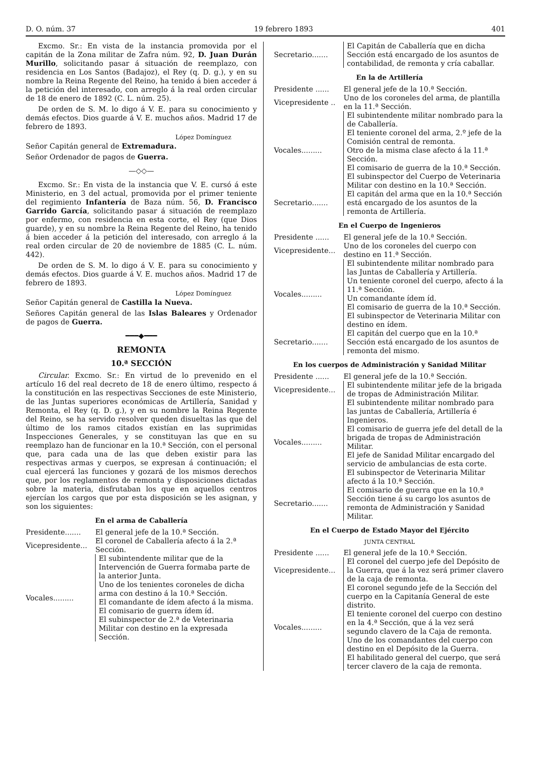D. O. núm. 37 19 febrero 1893 401
Excmo. Sr.: En vista de la instancia promovida por el capitán de la Zona militar de Zafra núm. 92, D. Juan Durán Murillo, solicitando pasar á situación de reemplazo, con residencia en Los Santos (Badajoz), el Rey (q. D. g.), y en su nombre la Reina Regente del Reino, ha tenido á bien acceder á la petición del interesado, con arreglo á la real orden circular de 18 de enero de 1892 (C. L. núm. 25).
De orden de S. M. lo digo á V. E. para su conocimiento y demás efectos. Dios guarde á V. E. muchos años. Madrid 17 de febrero de 1893.
López Domínguez
Señor Capitán general de Extremadura.
Señor Ordenador de pagos de Guerra.
—◇◇—
Excmo. Sr.: En vista de la instancia que V. E. cursó á este Ministerio, en 3 del actual, promovida por el primer teniente del regimiento Infantería de Baza núm. 56, D. Francisco Garrido García, solicitando pasar á situación de reemplazo por enfermo, con residencia en esta corte, el Rey (que Dios guarde), y en su nombre la Reina Regente del Reino, ha tenido á bien acceder á la petición del interesado, con arreglo á la real orden circular de 20 de noviembre de 1885 (C. L. núm. 442).
De orden de S. M. lo digo á V. E. para su conocimiento y demás efectos. Dios guarde á V. E. muchos años. Madrid 17 de febrero de 1893.
López Domínguez
Señor Capitán general de Castilla la Nueva.
Señores Capitán general de las Islas Baleares y Ordenador de pagos de Guerra.
━━━◆━━━
REMONTA
10.ª SECCIÓN
Circular. Excmo. Sr.: En virtud de lo prevenido en el artículo 16 del real decreto de 18 de enero último, respecto á la constitución en las respectivas Secciones de este Ministerio, de las Juntas superiores económicas de Artillería, Sanidad y Remonta, el Rey (q. D. g.), y en su nombre la Reina Regente del Reino, se ha servido resolver queden disueltas las que del último de los ramos citados existían en las suprimidas Inspecciones Generales, y se constituyan las que en su reemplazo han de funcionar en la 10.ª Sección, con el personal que, para cada una de las que deben existir para las respectivas armas y cuerpos, se expresan á continuación; el cual ejercerá las funciones y gozará de los mismos derechos que, por los reglamentos de remonta y disposiciones dictadas sobre la materia, disfrutaban los que en aquellos centros ejercían los cargos que por esta disposición se les asignan, y son los siguientes:
En el arma de Caballería
| Presidente....... | El general jefe de la 10.ª Sección. |
| Vicepresidente... | El coronel de Caballería afecto á la 2.ª Sección. |
| Vocales......... | El subintendente militar que de la Intervención de Guerra formaba parte de la anterior Junta. Uno de los tenientes coroneles de dicha arma con destino á la 10.ª Sección. El comandante de ídem afecto á la misma. El comisario de guerra ídem íd. El subinspector de 2.ª de Veterinaria Militar con destino en la expresada Sección. |
| Secretario....... | El Capitán de Caballería que en dicha Sección está encargado de los asuntos de contabilidad, de remonta y cría caballar. |
En la de Artillería
| Presidente ...... | El general jefe de la 10.ª Sección. |
| Vicepresidente .. | Uno de los coroneles del arma, de plantilla en la 11.ª Sección. |
| Vocales......... | El subintendente militar nombrado para la de Caballería. El teniente coronel del arma, 2.º jefe de la Comisión central de remonta. Otro de la misma clase afecto á la 11.ª Sección. El comisario de guerra de la 10.ª Sección. El subinspector del Cuerpo de Veterinaria Militar con destino en la 10.ª Sección. |
| Secretario....... | El capitán del arma que en la 10.ª Sección está encargado de los asuntos de la remonta de Artillería. |
En el Cuerpo de Ingenieros
| Presidente ...... | El general jefe de la 10.ª Sección. |
| Vicepresidente... | Uno de los coroneles del cuerpo con destino en 11.ª Sección. |
| Vocales......... | El subintendente militar nombrado para las Juntas de Caballería y Artillería. Un teniente coronel del cuerpo, afecto á la 11.ª Sección. Un comandante ídem íd. El comisario de guerra de la 10.ª Sección. El subinspector de Veterinaria Militar con destino en ídem. |
| Secretario....... | El capitán del cuerpo que en la 10.ª Sección está encargado de los asuntos de remonta del mismo. |
En los cuerpos de Administración y Sanidad Militar
| Presidente ...... | El general jefe de la 10.ª Sección. |
| Vicepresidente... | El subintendente militar jefe de la brigada de tropas de Administración Militar. |
| Vocales......... | El subintendente militar nombrado para las juntas de Caballería, Artillería é Ingenieros. El comisario de guerra jefe del detall de la brigada de tropas de Administración Militar. El jefe de Sanidad Militar encargado del servicio de ambulancias de esta corte. El subinspector de Veterinaria Militar afecto á la 10.ª Sección. |
| Secretario....... | El comisario de guerra que en la 10.ª Sección tiene á su cargo los asuntos de remonta de Administración y Sanidad Militar. |
En el Cuerpo de Estado Mayor del Ejército
JUNTA CENTRAL
| Presidente ...... | El general jefe de la 10.ª Sección. |
| Vicepresidente... | El coronel del cuerpo jefe del Depósito de la Guerra, que á la vez será primer clavero de la caja de remonta. |
| Vocales......... | El coronel segundo jefe de la Sección del cuerpo en la Capitanía General de este distrito. El teniente coronel del cuerpo con destino en la 4.ª Sección, que á la vez será segundo clavero de la Caja de remonta. Uno de los comandantes del cuerpo con destino en el Depósito de la Guerra. El habilitado general del cuerpo, que será tercer clavero de la caja de remonta. |